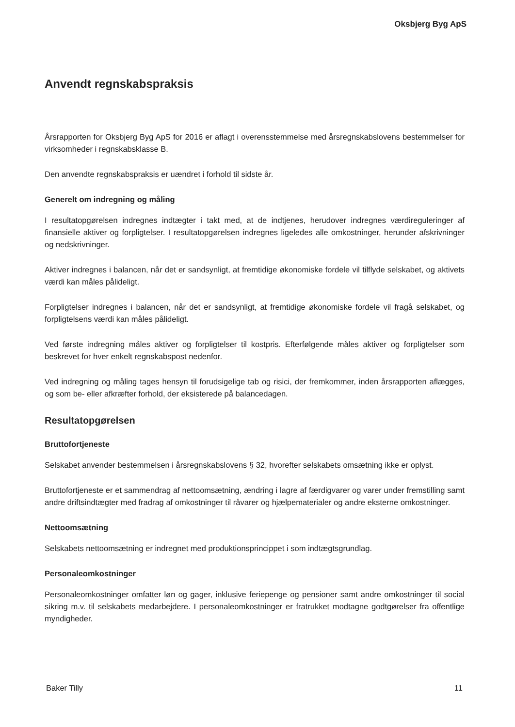Oksbjerg Byg ApS
Anvendt regnskabspraksis
Årsrapporten for Oksbjerg Byg ApS for 2016 er aflagt i overensstemmelse med årsregnskabslovens bestemmelser for virksomheder i regnskabsklasse B.
Den anvendte regnskabspraksis er uændret i forhold til sidste år.
Generelt om indregning og måling
I resultatopgørelsen indregnes indtægter i takt med, at de indtjenes, herudover indregnes værdireguleringer af finansielle aktiver og forpligtelser. I resultatopgørelsen indregnes ligeledes alle omkostninger, herunder afskrivninger og nedskrivninger.
Aktiver indregnes i balancen, når det er sandsynligt, at fremtidige økonomiske fordele vil tilflyde selskabet, og aktivets værdi kan måles pålideligt.
Forpligtelser indregnes i balancen, når det er sandsynligt, at fremtidige økonomiske fordele vil fragå selskabet, og forpligtelsens værdi kan måles pålideligt.
Ved første indregning måles aktiver og forpligtelser til kostpris. Efterfølgende måles aktiver og forpligtelser som beskrevet for hver enkelt regnskabspost nedenfor.
Ved indregning og måling tages hensyn til forudsigelige tab og risici, der fremkommer, inden årsrapporten aflægges, og som be- eller afkræfter forhold, der eksisterede på balancedagen.
Resultatopgørelsen
Bruttofortjeneste
Selskabet anvender bestemmelsen i årsregnskabslovens § 32, hvorefter selskabets omsætning ikke er oplyst.
Bruttofortjeneste er et sammendrag af nettoomsætning, ændring i lagre af færdigvarer og varer under fremstilling samt andre driftsindtægter med fradrag af omkostninger til råvarer og hjælpematerialer og andre eksterne omkostninger.
Nettoomsætning
Selskabets nettoomsætning er indregnet med produktionsprincippet i som indtægtsgrundlag.
Personaleomkostninger
Personaleomkostninger omfatter løn og gager, inklusive feriepenge og pensioner samt andre omkostninger til social sikring m.v. til selskabets medarbejdere. I personaleomkostninger er fratrukket modtagne godtgørelser fra offentlige myndigheder.
Baker Tilly 11